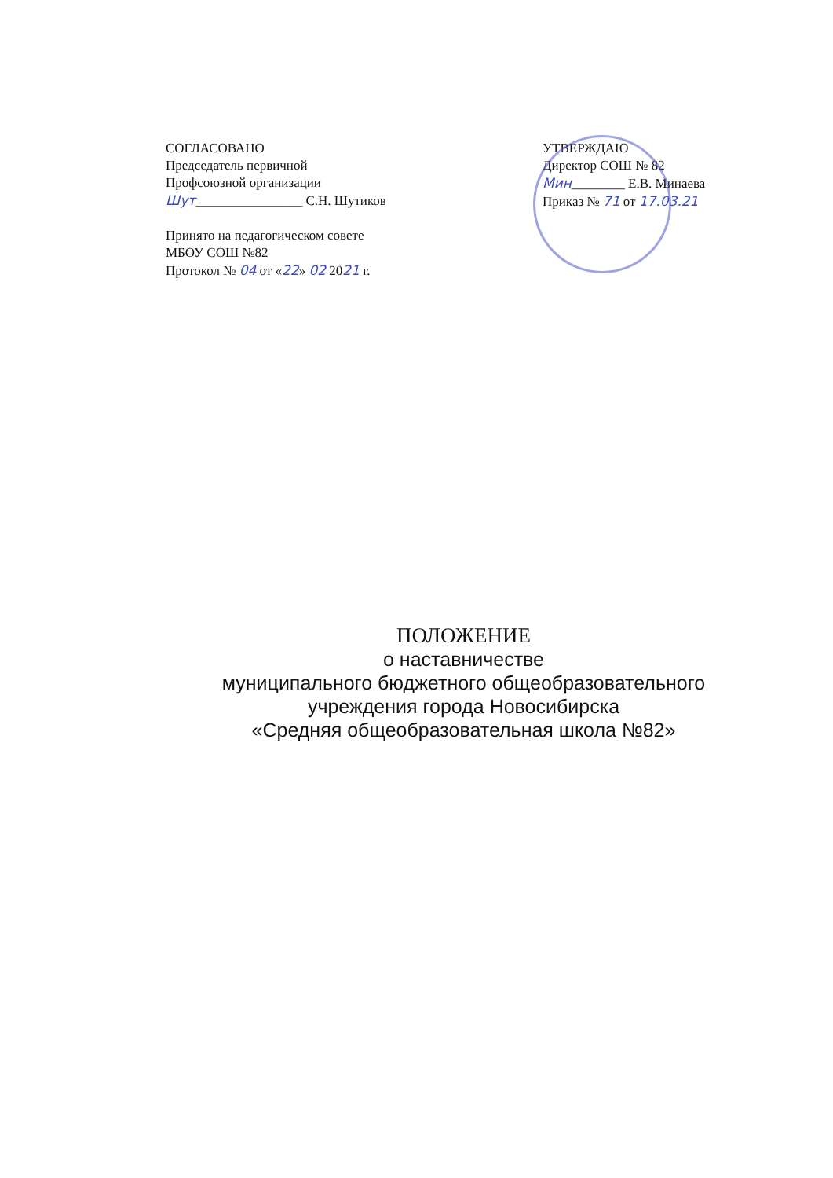СОГЛАСОВАНО
Председатель первичной
Профсоюзной организации
Шут________________ С.Н. Шутиков
Принято на педагогическом совете
МБОУ СОШ №82
Протокол № 04 от «22» 02 2021 г.
УТВЕРЖДАЮ
Директор СОШ № 82
Мин________ Е.В. Минаева
Приказ № 71 от 17.03.21
ПОЛОЖЕНИЕ
о наставничестве
муниципального бюджетного общеобразовательного
учреждения города Новосибирска
«Средняя общеобразовательная школа №82»